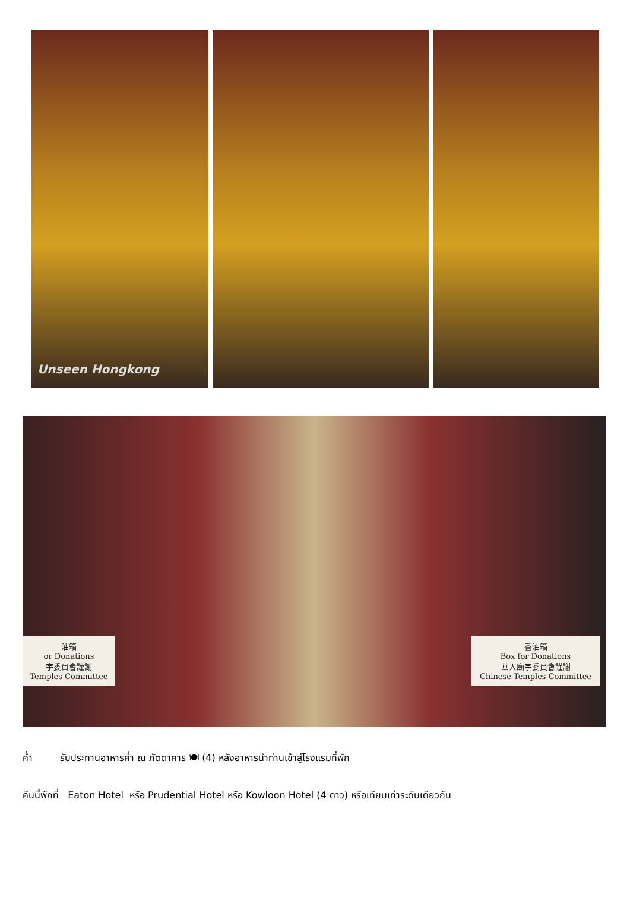Unseen Hongkong
油箱
or Donations
宇委員會謹謝
Temples Committee
香油箱
Box for Donations
華人廟宇委員會謹謝
Chinese Temples Committee
ค่ำ รับประทานอาหารค่ำ ณ ภัตตาคาร 🍽 (4) หลังอาหารนำท่านเข้าสู่โรงแรมที่พัก
คืนนี้พักที่ Eaton Hotel หรือ Prudential Hotel หรือ Kowloon Hotel (4 ดาว) หรือเทียบเท่าระดับเดียวกัน